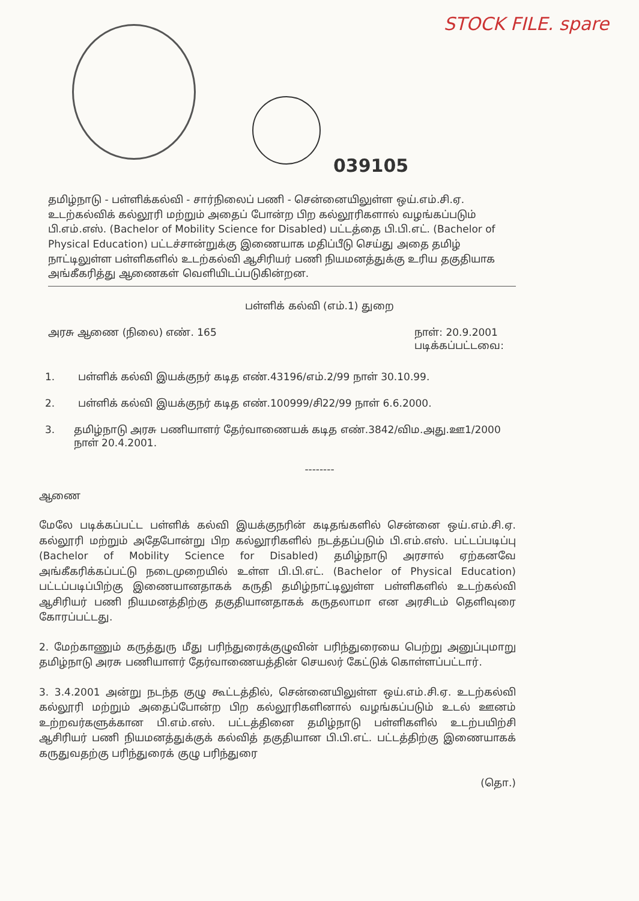STOCK FILE. spare
039105
தமிழ்நாடு - பள்ளிக்கல்வி - சார்நிலைப் பணி - சென்னையிலுள்ள ஒய்.எம்.சி.ஏ. உடற்கல்விக் கல்லூரி மற்றும் அதைப் போன்ற பிற கல்லூரிகளால் வழங்கப்படும் பி.எம்.எஸ். (Bachelor of Mobility Science for Disabled) பட்டத்தை பி.பி.எட். (Bachelor of Physical Education) பட்டச்சான்றுக்கு இணையாக மதிப்பீடு செய்து அதை தமிழ் நாட்டிலுள்ள பள்ளிகளில் உடற்கல்வி ஆசிரியர் பணி நியமனத்துக்கு உரிய தகுதியாக அங்கீகரித்து ஆணைகள் வெளியிடப்படுகின்றன.
பள்ளிக் கல்வி (எம்.1) துறை
அரசு ஆணை (நிலை) எண். 165 நாள்: 20.9.2001
படிக்கப்பட்டவை:
1. பள்ளிக் கல்வி இயக்குநர் கடித எண்.43196/எம்.2/99 நாள் 30.10.99.
2. பள்ளிக் கல்வி இயக்குநர் கடித எண்.100999/சி22/99 நாள் 6.6.2000.
3. தமிழ்நாடு அரசு பணியாளர் தேர்வாணையக் கடித எண்.3842/விம.அது.ஊ1/2000 நாள் 20.4.2001.
--------
ஆணை
மேலே படிக்கப்பட்ட பள்ளிக் கல்வி இயக்குநரின் கடிதங்களில் சென்னை ஒய்.எம்.சி.ஏ. கல்லூரி மற்றும் அதேபோன்று பிற கல்லூரிகளில் நடத்தப்படும் பி.எம்.எஸ். பட்டப்படிப்பு (Bachelor of Mobility Science for Disabled) தமிழ்நாடு அரசால் ஏற்கனவே அங்கீகரிக்கப்பட்டு நடைமுறையில் உள்ள பி.பி.எட். (Bachelor of Physical Education) பட்டப்படிப்பிற்கு இணையானதாகக் கருதி தமிழ்நாட்டிலுள்ள பள்ளிகளில் உடற்கல்வி ஆசிரியர் பணி நியமனத்திற்கு தகுதியானதாகக் கருதலாமா என அரசிடம் தெளிவுரை கோரப்பட்டது.
2. மேற்காணும் கருத்துரு மீது பரிந்துரைக்குழுவின் பரிந்துரையை பெற்று அனுப்புமாறு தமிழ்நாடு அரசு பணியாளர் தேர்வாணையத்தின் செயலர் கேட்டுக் கொள்ளப்பட்டார்.
3. 3.4.2001 அன்று நடந்த குழு கூட்டத்தில், சென்னையிலுள்ள ஒய்.எம்.சி.ஏ. உடற்கல்வி கல்லூரி மற்றும் அதைப்போன்ற பிற கல்லூரிகளினால் வழங்கப்படும் உடல் ஊனம் உற்றவர்களுக்கான பி.எம்.எஸ். பட்டத்தினை தமிழ்நாடு பள்ளிகளில் உடற்பயிற்சி ஆசிரியர் பணி நியமனத்துக்குக் கல்வித் தகுதியான பி.பி.எட். பட்டத்திற்கு இணையாகக் கருதுவதற்கு பரிந்துரைக் குழு பரிந்துரை
(தொ.)